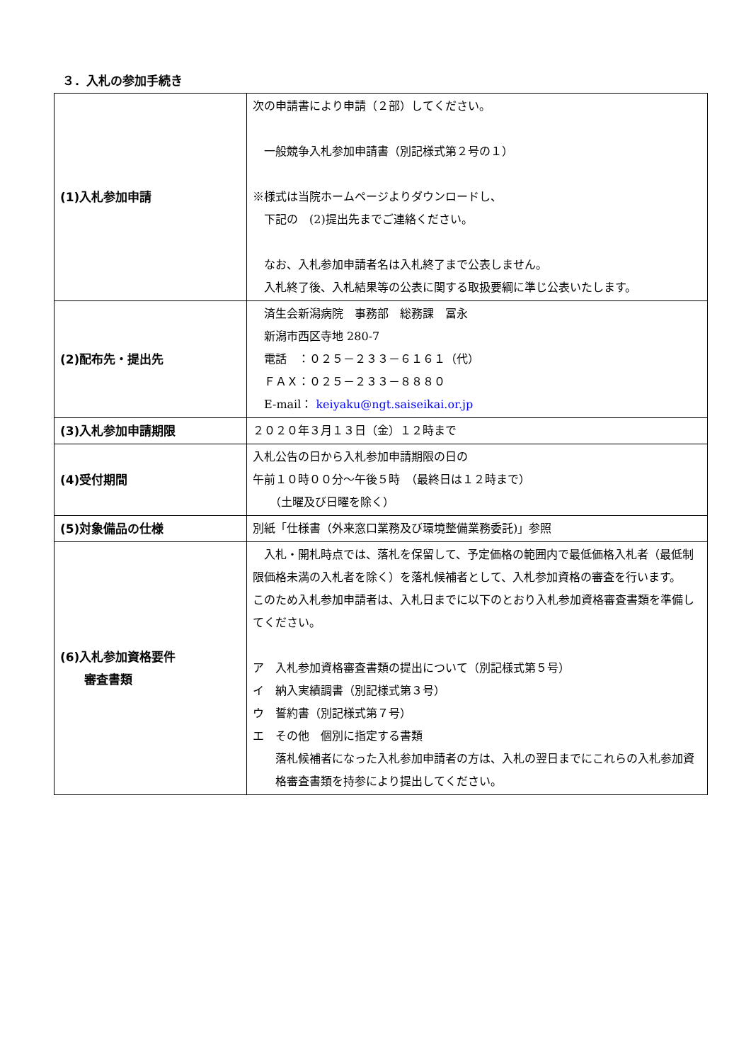３．入札の参加手続き
| (1)入札参加申請 | 次の申請書により申請（２部）してください。 一般競争入札参加申請書（別記様式第２号の１） ※様式は当院ホームページよりダウンロードし、 下記の (2)提出先までご連絡ください。 なお、入札参加申請者名は入札終了まで公表しません。 入札終了後、入札結果等の公表に関する取扱要綱に準じ公表いたします。 |
| (2)配布先・提出先 | 済生会新潟病院 事務部 総務課 冨永 新潟市西区寺地 280-7 電話 ：０２５－２３３－６１６１（代） ＦＡＸ：０２５－２３３－８８８０ E-mail： keiyaku@ngt.saiseikai.or.jp |
| (3)入札参加申請期限 | ２０２０年３月１３日（金）１２時まで |
| (4)受付期間 | 入札公告の日から入札参加申請期限の日の 午前１０時００分～午後５時 （最終日は１２時まで） （土曜及び日曜を除く） |
| (5)対象備品の仕様 | 別紙「仕様書（外来窓口業務及び環境整備業務委託)」参照 |
| (6)入札参加資格要件 審査書類 | 入札・開札時点では、落札を保留して、予定価格の範囲内で最低価格入札者（最低制限価格未満の入札者を除く）を落札候補者として、入札参加資格の審査を行います。 このため入札参加申請者は、入札日までに以下のとおり入札参加資格審査書類を準備してください。 ア 入札参加資格審査書類の提出について（別記様式第５号） イ 納入実績調書（別記様式第３号） ウ 誓約書（別記様式第７号） エ その他 個別に指定する書類 落札候補者になった入札参加申請者の方は、入札の翌日までにこれらの入札参加資格審査書類を持参により提出してください。 |